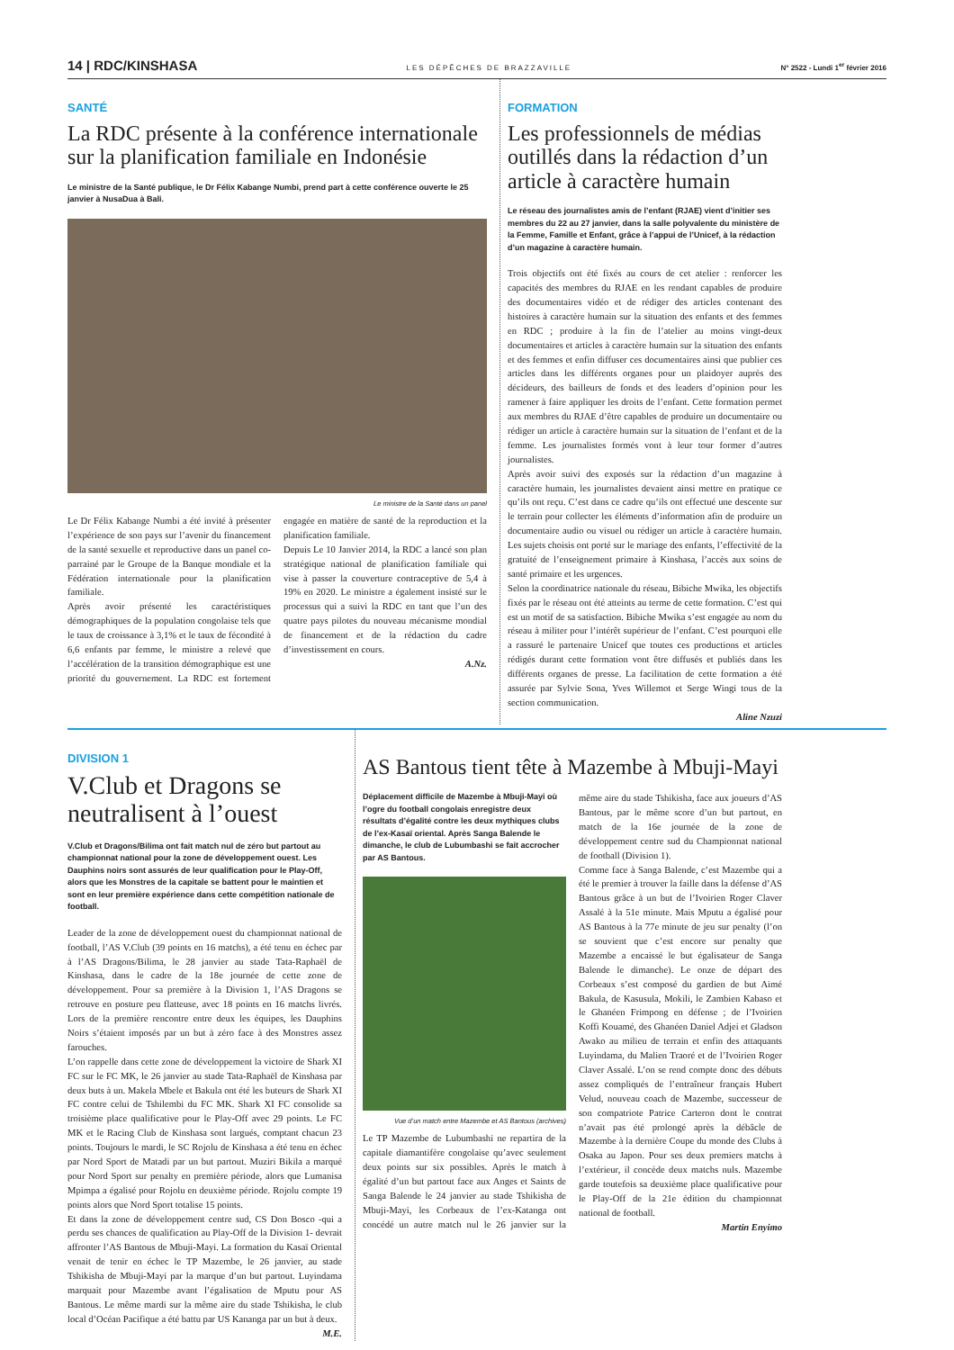14 | RDC/KINSHASA LES DÉPÊCHES DE BRAZZAVILLE N° 2522 - Lundi 1<sup>er</sup> février 2016
SANTÉ
La RDC présente à la conférence internationale sur la planification familiale en Indonésie
Le ministre de la Santé publique, le Dr Félix Kabange Numbi, prend part à cette conférence ouverte le 25 janvier à NusaDua à Bali.
Le ministre de la Santé dans un panel
Le Dr Félix Kabange Numbi a été invité à présenter l’expérience de son pays sur l’avenir du financement de la santé sexuelle et reproductive dans un panel co-parrainé par le Groupe de la Banque mondiale et la Fédération internationale pour la planification familiale.
Après avoir présenté les caractéristiques démographiques de la population congolaise tels que le taux de croissance à 3,1% et le taux de fécondité à 6,6 enfants par femme, le ministre a relevé que l’accélération de la transition démographique est une priorité du gouvernement. La RDC est fortement engagée en matière de santé de la reproduction et la planification familiale.
Depuis Le 10 Janvier 2014, la RDC a lancé son plan stratégique national de planification familiale qui vise à passer la couverture contraceptive de 5,4 à 19% en 2020. Le ministre a également insisté sur le processus qui a suivi la RDC en tant que l’un des quatre pays pilotes du nouveau mécanisme mondial de financement et de la rédaction du cadre d’investissement en cours.
A.Nz.
FORMATION
Les professionnels de médias outillés dans la rédaction d’un article à caractère humain
Le réseau des journalistes amis de l’enfant (RJAE) vient d’initier ses membres du 22 au 27 janvier, dans la salle polyvalente du ministère de la Femme, Famille et Enfant, grâce à l’appui de l’Unicef, à la rédaction d’un magazine à caractère humain.
Trois objectifs ont été fixés au cours de cet atelier : renforcer les capacités des membres du RJAE en les rendant capables de produire des documentaires vidéo et de rédiger des articles contenant des histoires à caractère humain sur la situation des enfants et des femmes en RDC ; produire à la fin de l’atelier au moins vingt-deux documentaires et articles à caractère humain sur la situation des enfants et des femmes et enfin diffuser ces documentaires ainsi que publier ces articles dans les différents organes pour un plaidoyer auprès des décideurs, des bailleurs de fonds et des leaders d’opinion pour les ramener à faire appliquer les droits de l’enfant. Cette formation permet aux membres du RJAE d’être capables de produire un documentaire ou rédiger un article à caractère humain sur la situation de l’enfant et de la femme. Les journalistes formés vont à leur tour former d’autres journalistes.
Après avoir suivi des exposés sur la rédaction d’un magazine à caractère humain, les journalistes devaient ainsi mettre en pratique ce qu’ils ont reçu. C’est dans ce cadre qu’ils ont effectué une descente sur le terrain pour collecter les éléments d’information afin de produire un documentaire audio ou visuel ou rédiger un article à caractère humain. Les sujets choisis ont porté sur le mariage des enfants, l’effectivité de la gratuité de l’enseignement primaire à Kinshasa, l’accès aux soins de santé primaire et les urgences.
Selon la coordinatrice nationale du réseau, Bibiche Mwika, les objectifs fixés par le réseau ont été atteints au terme de cette formation. C’est qui est un motif de sa satisfaction. Bibiche Mwika s’est engagée au nom du réseau à militer pour l’intérêt supérieur de l’enfant. C’est pourquoi elle a rassuré le partenaire Unicef que toutes ces productions et articles rédigés durant cette formation vont être diffusés et publiés dans les différents organes de presse. La facilitation de cette formation a été assurée par Sylvie Sona, Yves Willemot et Serge Wingi tous de la section communication.
Aline Nzuzi
DIVISION 1
V.Club et Dragons se neutralisent à l’ouest
V.Club et Dragons/Bilima ont fait match nul de zéro but partout au championnat national pour la zone de développement ouest. Les Dauphins noirs sont assurés de leur qualification pour le Play-Off, alors que les Monstres de la capitale se battent pour le maintien et sont en leur première expérience dans cette compétition nationale de football.
Leader de la zone de développement ouest du championnat national de football, l’AS V.Club (39 points en 16 matchs), a été tenu en échec par à l’AS Dragons/Bilima, le 28 janvier au stade Tata-Raphaël de Kinshasa, dans le cadre de la 18e journée de cette zone de développement. Pour sa première à la Division 1, l’AS Dragons se retrouve en posture peu flatteuse, avec 18 points en 16 matchs livrés. Lors de la première rencontre entre deux les équipes, les Dauphins Noirs s’étaient imposés par un but à zéro face à des Monstres assez farouches.
L’on rappelle dans cette zone de développement la victoire de Shark XI FC sur le FC MK, le 26 janvier au stade Tata-Raphaël de Kinshasa par deux buts à un. Makela Mbele et Bakula ont été les buteurs de Shark XI FC contre celui de Tshilembi du FC MK. Shark XI FC consolide sa troisième place qualificative pour le Play-Off avec 29 points. Le FC MK et le Racing Club de Kinshasa sont largués, comptant chacun 23 points. Toujours le mardi, le SC Rojolu de Kinshasa a été tenu en échec par Nord Sport de Matadi par un but partout. Muziri Bikila a marqué pour Nord Sport sur penalty en première période, alors que Lumanisa Mpimpa a égalisé pour Rojolu en deuxième période. Rojolu compte 19 points alors que Nord Sport totalise 15 points.
Et dans la zone de développement centre sud, CS Don Bosco -qui a perdu ses chances de qualification au Play-Off de la Division 1- devrait affronter l’AS Bantous de Mbuji-Mayi. La formation du Kasaï Oriental venait de tenir en échec le TP Mazembe, le 26 janvier, au stade Tshikisha de Mbuji-Mayi par la marque d’un but partout. Luyindama marquait pour Mazembe avant l’égalisation de Mputu pour AS Bantous. Le même mardi sur la même aire du stade Tshikisha, le club local d’Océan Pacifique a été battu par US Kananga par un but à deux.
M.E.
AS Bantous tient tête à Mazembe à Mbuji-Mayi
Déplacement difficile de Mazembe à Mbuji-Mayi où l’ogre du football congolais enregistre deux résultats d’égalité contre les deux mythiques clubs de l’ex-Kasaï oriental. Après Sanga Balende le dimanche, le club de Lubumbashi se fait accrocher par AS Bantous.
Vue d’un match entre Mazembe et AS Bantous (archives)
Le TP Mazembe de Lubumbashi ne repartira de la capitale diamantifère congolaise qu’avec seulement deux points sur six possibles. Après le match à égalité d’un but partout face aux Anges et Saints de Sanga Balende le 24 janvier au stade Tshikisha de Mbuji-Mayi, les Corbeaux de l’ex-Katanga ont concédé un autre match nul le 26 janvier sur la même aire du stade Tshikisha, face aux joueurs d’AS Bantous, par le même score d’un but partout, en match de la 16e journée de la zone de développement centre sud du Championnat national de football (Division 1).
Comme face à Sanga Balende, c’est Mazembe qui a été le premier à trouver la faille dans la défense d’AS Bantous grâce à un but de l’Ivoirien Roger Claver Assalé à la 51e minute. Mais Mputu a égalisé pour AS Bantous à la 77e minute de jeu sur penalty (l’on se souvient que c’est encore sur penalty que Mazembe a encaissé le but égalisateur de Sanga Balende le dimanche). Le onze de départ des Corbeaux s’est composé du gardien de but Aimé Bakula, de Kasusula, Mokili, le Zambien Kabaso et le Ghanéen Frimpong en défense ; de l’Ivoirien Koffi Kouamé, des Ghanéen Daniel Adjei et Gladson Awako au milieu de terrain et enfin des attaquants Luyindama, du Malien Traoré et de l’Ivoirien Roger Claver Assalé. L’on se rend compte donc des débuts assez compliqués de l’entraîneur français Hubert Velud, nouveau coach de Mazembe, successeur de son compatriote Patrice Carteron dont le contrat n’avait pas été prolongé après la débâcle de Mazembe à la dernière Coupe du monde des Clubs à Osaka au Japon. Pour ses deux premiers matchs à l’extérieur, il concède deux matchs nuls. Mazembe garde toutefois sa deuxième place qualificative pour le Play-Off de la 21e édition du championnat national de football.
Martin Enyimo